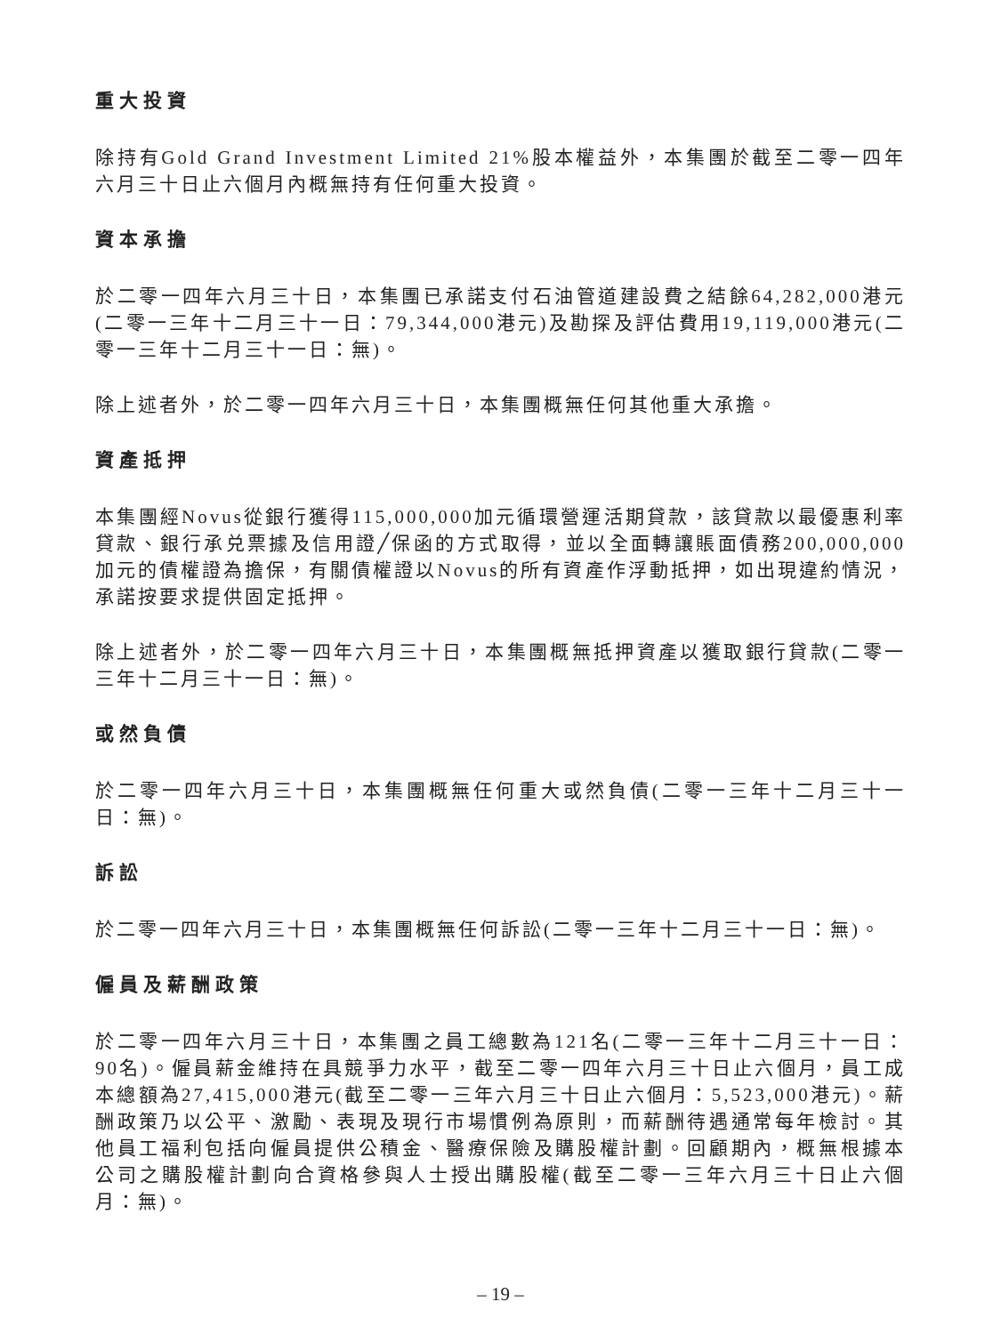重大投資
除持有Gold Grand Investment Limited 21%股本權益外，本集團於截至二零一四年六月三十日止六個月內概無持有任何重大投資。
資本承擔
於二零一四年六月三十日，本集團已承諾支付石油管道建設費之結餘64,282,000港元(二零一三年十二月三十一日：79,344,000港元)及勘探及評估費用19,119,000港元(二零一三年十二月三十一日：無)。
除上述者外，於二零一四年六月三十日，本集團概無任何其他重大承擔。
資產抵押
本集團經Novus從銀行獲得115,000,000加元循環營運活期貸款，該貸款以最優惠利率貸款、銀行承兑票據及信用證╱保函的方式取得，並以全面轉讓賬面債務200,000,000加元的債權證為擔保，有關債權證以Novus的所有資產作浮動抵押，如出現違約情況，承諾按要求提供固定抵押。
除上述者外，於二零一四年六月三十日，本集團概無抵押資產以獲取銀行貸款(二零一三年十二月三十一日：無)。
或然負債
於二零一四年六月三十日，本集團概無任何重大或然負債(二零一三年十二月三十一日：無)。
訴訟
於二零一四年六月三十日，本集團概無任何訴訟(二零一三年十二月三十一日：無)。
僱員及薪酬政策
於二零一四年六月三十日，本集團之員工總數為121名(二零一三年十二月三十一日：90名)。僱員薪金維持在具競爭力水平，截至二零一四年六月三十日止六個月，員工成本總額為27,415,000港元(截至二零一三年六月三十日止六個月：5,523,000港元)。薪酬政策乃以公平、激勵、表現及現行市場慣例為原則，而薪酬待遇通常每年檢討。其他員工福利包括向僱員提供公積金、醫療保險及購股權計劃。回顧期內，概無根據本公司之購股權計劃向合資格參與人士授出購股權(截至二零一三年六月三十日止六個月：無)。
– 19 –